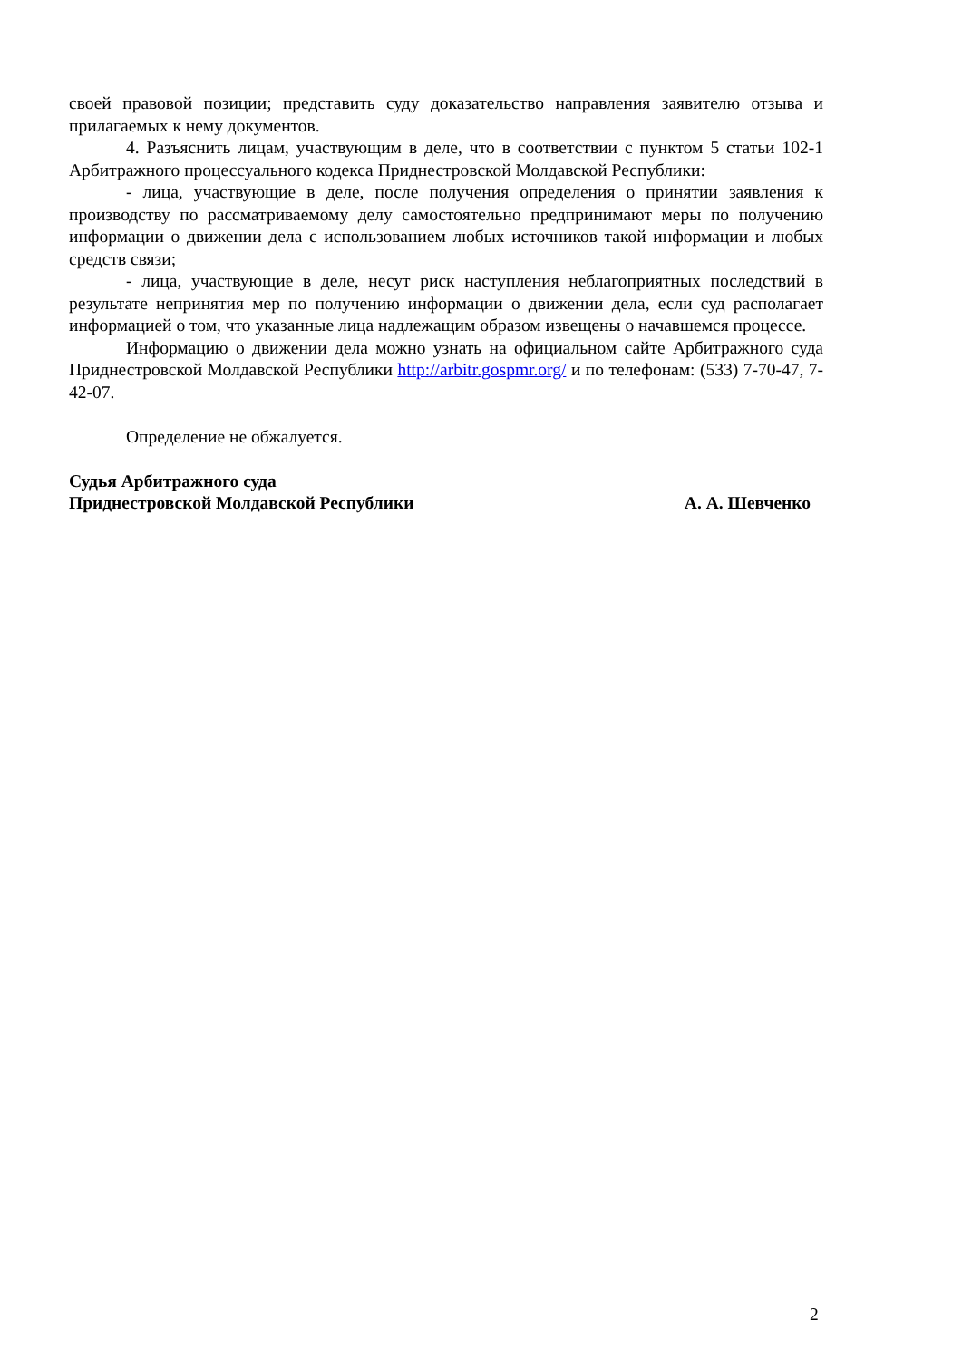своей правовой позиции; представить суду доказательство направления заявителю отзыва и прилагаемых к нему документов.
4. Разъяснить лицам, участвующим в деле, что в соответствии с пунктом 5 статьи 102-1 Арбитражного процессуального кодекса Приднестровской Молдавской Республики:
- лица, участвующие в деле, после получения определения о принятии заявления к производству по рассматриваемому делу самостоятельно предпринимают меры по получению информации о движении дела с использованием любых источников такой информации и любых средств связи;
- лица, участвующие в деле, несут риск наступления неблагоприятных последствий в результате непринятия мер по получению информации о движении дела, если суд располагает информацией о том, что указанные лица надлежащим образом извещены о начавшемся процессе.
Информацию о движении дела можно узнать на официальном сайте Арбитражного суда Приднестровской Молдавской Республики http://arbitr.gospmr.org/ и по телефонам: (533) 7-70-47, 7-42-07.
Определение не обжалуется.
Судья Арбитражного суда
Приднестровской Молдавской Республики А. А. Шевченко
2